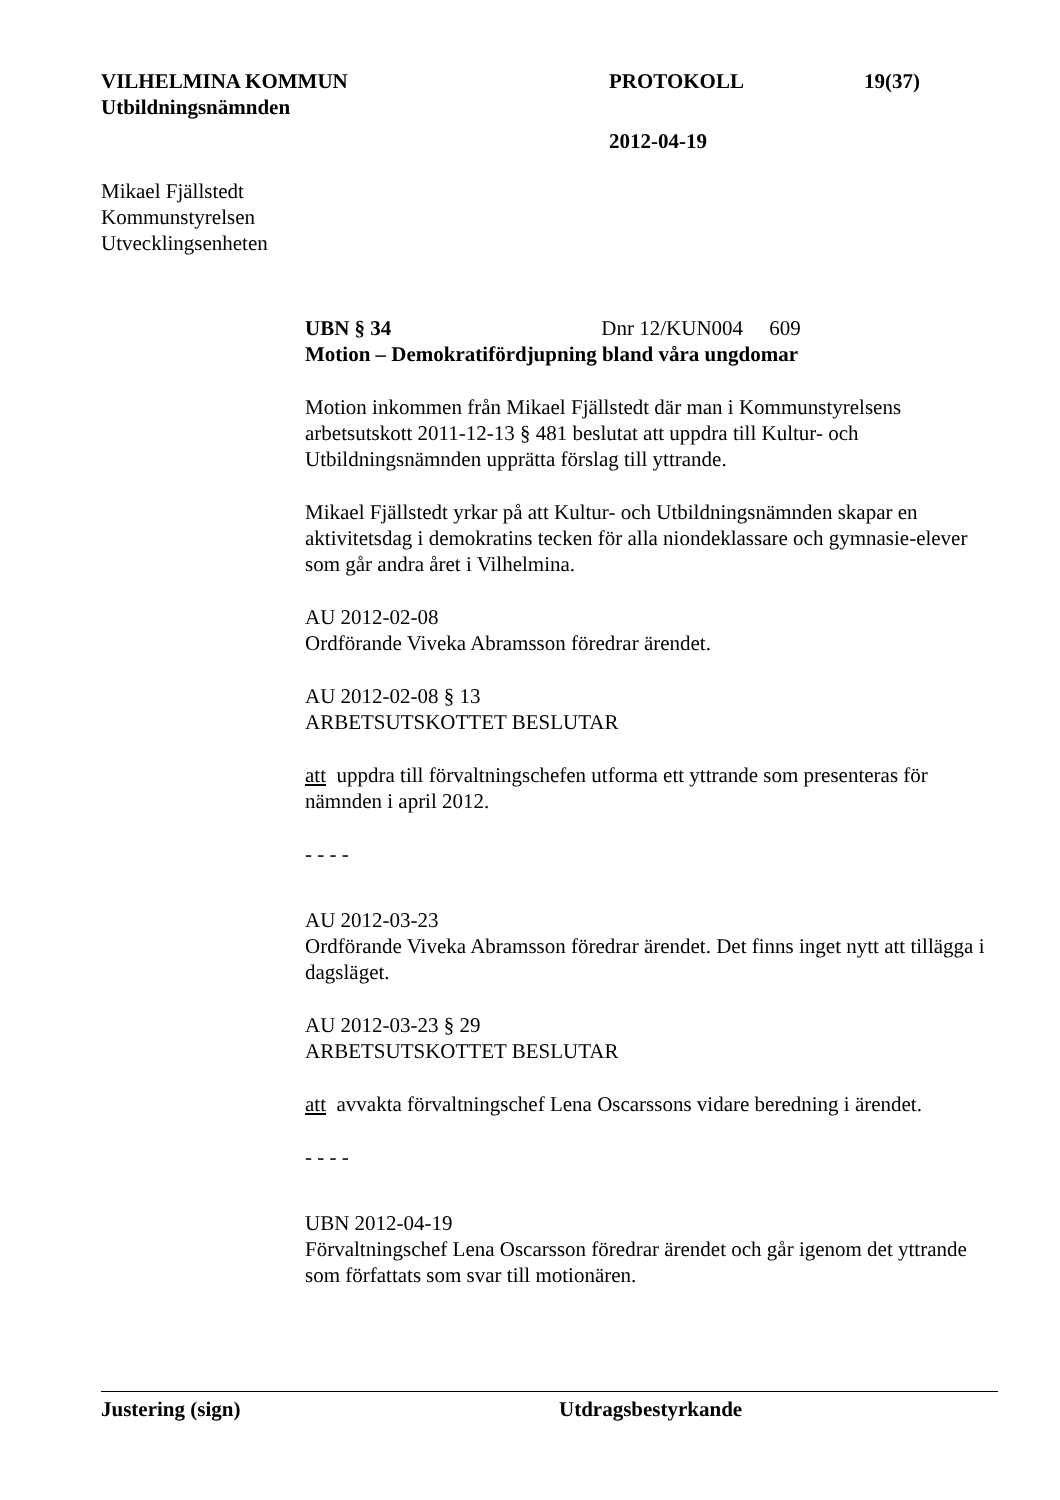VILHELMINA KOMMUN PROTOKOLL 19(37)
Utbildningsnämnden
2012-04-19
Mikael Fjällstedt
Kommunstyrelsen
Utvecklingsenheten
UBN § 34 Dnr 12/KUN004 609
Motion – Demokratifördjupning bland våra ungdomar
Motion inkommen från Mikael Fjällstedt där man i Kommunstyrelsens arbetsutskott 2011-12-13 § 481 beslutat att uppdra till Kultur- och Utbildningsnämnden upprätta förslag till yttrande.
Mikael Fjällstedt yrkar på att Kultur- och Utbildningsnämnden skapar en aktivitetsdag i demokratins tecken för alla niondeklassare och gymnasie-elever som går andra året i Vilhelmina.
AU 2012-02-08
Ordförande Viveka Abramsson föredrar ärendet.
AU 2012-02-08 § 13
ARBETSUTSKOTTET BESLUTAR
att uppdra till förvaltningschefen utforma ett yttrande som presenteras för nämnden i april 2012.
- - - -
AU 2012-03-23
Ordförande Viveka Abramsson föredrar ärendet. Det finns inget nytt att tillägga i dagsläget.
AU 2012-03-23 § 29
ARBETSUTSKOTTET BESLUTAR
att avvakta förvaltningschef Lena Oscarssons vidare beredning i ärendet.
- - - -
UBN 2012-04-19
Förvaltningschef Lena Oscarsson föredrar ärendet och går igenom det yttrande som författats som svar till motionären.
Justering (sign) Utdragsbestyrkande